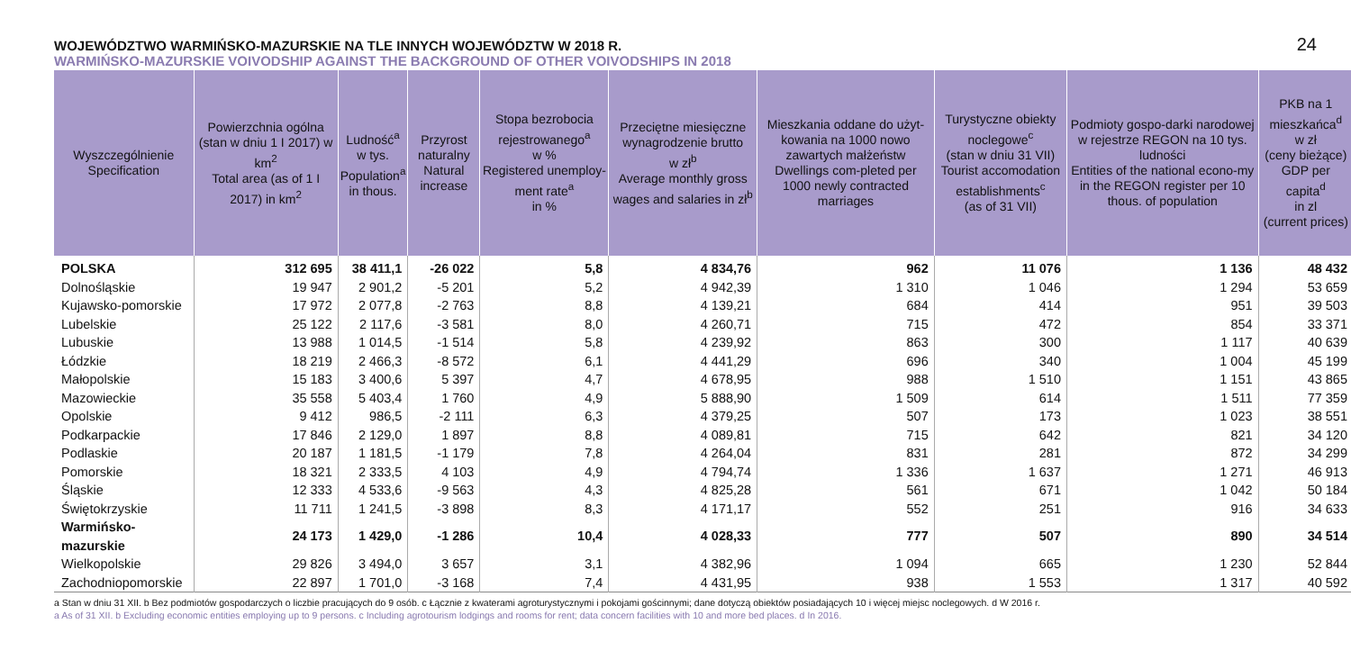WOJEWÓDZTWO WARMIŃSKO-MAZURSKIE NA TLE INNYCH WOJEWÓDZTW W 2018 R.
WARMIŃSKO-MAZURSKIE VOIVODSHIP AGAINST THE BACKGROUND OF OTHER VOIVODSHIPS IN 2018
24
| Wyszczególnienie Specification | Powierzchnia ogólna (stan w dniu 1 I 2017) w km<sup>2</sup> Total area (as of 1 I 2017) in km<sup>2</sup> | Ludność<sup>a</sup> w tys. Population<sup>a</sup> in thous. | Przyrost naturalny Natural increase | Stopa bezrobocia rejestrowanego<sup>a</sup> w % Registered unemploy-ment rate<sup>a</sup> in % | Przeciętne miesięczne wynagrodzenie brutto w zł<sup>b</sup> Average monthly gross wages and salaries in zł<sup>b</sup> | Mieszkania oddane do użyt-kowania na 1000 nowo zawartych małżeństw Dwellings com-pleted per 1000 newly contracted marriages | Turystyczne obiekty noclegowe<sup>c</sup> (stan w dniu 31 VII) Tourist accomodation establishments<sup>c</sup> (as of 31 VII) | Podmioty gospo-darki narodowej w rejestrze REGON na 10 tys. ludności Entities of the national econo-my in the REGON register per 10 thous. of population | PKB na 1 mieszkańca<sup>d</sup> w zł (ceny bieżące) GDP per capita<sup>d</sup> in zl (current prices) |
| --- | --- | --- | --- | --- | --- | --- | --- | --- | --- |
| POLSKA | 312 695 | 38 411,1 | -26 022 | 5,8 | 4 834,76 | 962 | 11 076 | 1 136 | 48 432 |
| Dolnośląskie | 19 947 | 2 901,2 | -5 201 | 5,2 | 4 942,39 | 1 310 | 1 046 | 1 294 | 53 659 |
| Kujawsko-pomorskie | 17 972 | 2 077,8 | -2 763 | 8,8 | 4 139,21 | 684 | 414 | 951 | 39 503 |
| Lubelskie | 25 122 | 2 117,6 | -3 581 | 8,0 | 4 260,71 | 715 | 472 | 854 | 33 371 |
| Lubuskie | 13 988 | 1 014,5 | -1 514 | 5,8 | 4 239,92 | 863 | 300 | 1 117 | 40 639 |
| Łódzkie | 18 219 | 2 466,3 | -8 572 | 6,1 | 4 441,29 | 696 | 340 | 1 004 | 45 199 |
| Małopolskie | 15 183 | 3 400,6 | 5 397 | 4,7 | 4 678,95 | 988 | 1 510 | 1 151 | 43 865 |
| Mazowieckie | 35 558 | 5 403,4 | 1 760 | 4,9 | 5 888,90 | 1 509 | 614 | 1 511 | 77 359 |
| Opolskie | 9 412 | 986,5 | -2 111 | 6,3 | 4 379,25 | 507 | 173 | 1 023 | 38 551 |
| Podkarpackie | 17 846 | 2 129,0 | 1 897 | 8,8 | 4 089,81 | 715 | 642 | 821 | 34 120 |
| Podlaskie | 20 187 | 1 181,5 | -1 179 | 7,8 | 4 264,04 | 831 | 281 | 872 | 34 299 |
| Pomorskie | 18 321 | 2 333,5 | 4 103 | 4,9 | 4 794,74 | 1 336 | 1 637 | 1 271 | 46 913 |
| Śląskie | 12 333 | 4 533,6 | -9 563 | 4,3 | 4 825,28 | 561 | 671 | 1 042 | 50 184 |
| Świętokrzyskie | 11 711 | 1 241,5 | -3 898 | 8,3 | 4 171,17 | 552 | 251 | 916 | 34 633 |
| Warmińsko-mazurskie | 24 173 | 1 429,0 | -1 286 | 10,4 | 4 028,33 | 777 | 507 | 890 | 34 514 |
| Wielkopolskie | 29 826 | 3 494,0 | 3 657 | 3,1 | 4 382,96 | 1 094 | 665 | 1 230 | 52 844 |
| Zachodniopomorskie | 22 897 | 1 701,0 | -3 168 | 7,4 | 4 431,95 | 938 | 1 553 | 1 317 | 40 592 |
a Stan w dniu 31 XII. b Bez podmiotów gospodarczych o liczbie pracujących do 9 osób. c Łącznie z kwaterami agroturystycznymi i pokojami gościnnymi; dane dotyczą obiektów posiadających 10 i więcej miejsc noclegowych. d W 2016 r.
a As of 31 XII. b Excluding economic entities employing up to 9 persons. c Including agrotourism lodgings and rooms for rent; data concern facilities with 10 and more bed places. d In 2016.